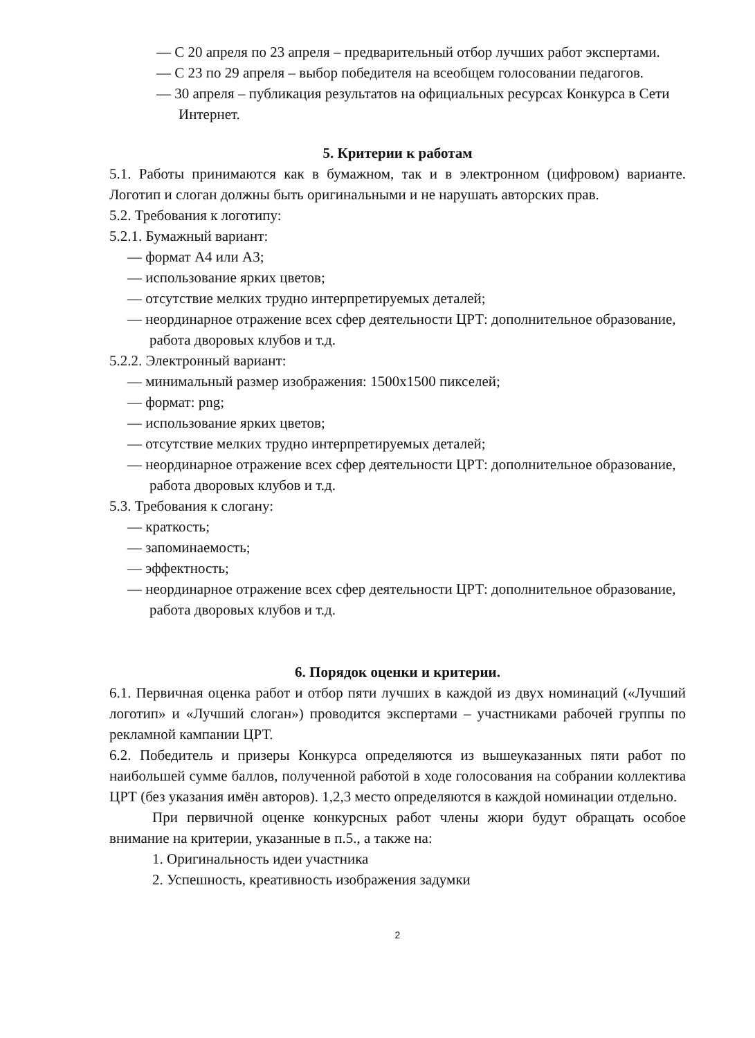— С 20 апреля по 23 апреля – предварительный отбор лучших работ экспертами.
— С 23 по 29 апреля – выбор победителя на всеобщем голосовании педагогов.
— 30 апреля – публикация результатов на официальных ресурсах Конкурса в Сети Интернет.
5. Критерии к работам
5.1. Работы принимаются как в бумажном, так и в электронном (цифровом) варианте. Логотип и слоган должны быть оригинальными и не нарушать авторских прав.
5.2. Требования к логотипу:
5.2.1. Бумажный вариант:
— формат А4 или А3;
— использование ярких цветов;
— отсутствие мелких трудно интерпретируемых деталей;
— неординарное отражение всех сфер деятельности ЦРТ: дополнительное образование, работа дворовых клубов и т.д.
5.2.2. Электронный вариант:
— минимальный размер изображения: 1500х1500 пикселей;
— формат: png;
— использование ярких цветов;
— отсутствие мелких трудно интерпретируемых деталей;
— неординарное отражение всех сфер деятельности ЦРТ: дополнительное образование, работа дворовых клубов и т.д.
5.3. Требования к слогану:
— краткость;
— запоминаемость;
— эффектность;
— неординарное отражение всех сфер деятельности ЦРТ: дополнительное образование, работа дворовых клубов и т.д.
6. Порядок оценки и критерии.
6.1. Первичная оценка работ и отбор пяти лучших в каждой из двух номинаций («Лучший логотип» и «Лучший слоган») проводится экспертами – участниками рабочей группы по рекламной кампании ЦРТ.
6.2. Победитель и призеры Конкурса определяются из вышеуказанных пяти работ по наибольшей сумме баллов, полученной работой в ходе голосования на собрании коллектива ЦРТ (без указания имён авторов). 1,2,3 место определяются в каждой номинации отдельно.
При первичной оценке конкурсных работ члены жюри будут обращать особое внимание на критерии, указанные в п.5., а также на:
1. Оригинальность идеи участника
2. Успешность, креативность изображения задумки
2